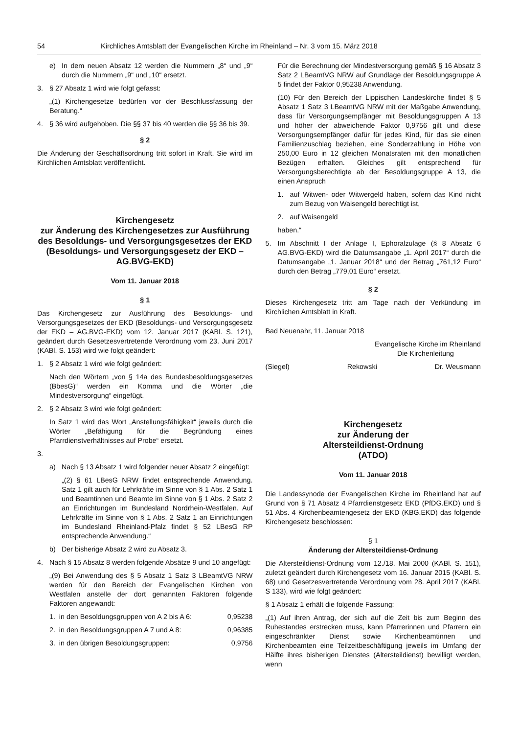54 Kirchliches Amtsblatt der Evangelischen Kirche im Rheinland – Nr. 3 vom 15. März 2018
e) In dem neuen Absatz 12 werden die Nummern „8“ und „9“ durch die Nummern „9“ und „10“ ersetzt.
3. § 27 Absatz 1 wird wie folgt gefasst:
„(1) Kirchengesetze bedürfen vor der Beschlussfassung der Beratung.“
4. § 36 wird aufgehoben. Die §§ 37 bis 40 werden die §§ 36 bis 39.
§ 2
Die Änderung der Geschäftsordnung tritt sofort in Kraft. Sie wird im Kirchlichen Amtsblatt veröffentlicht.
Kirchengesetz
zur Änderung des Kirchengesetzes zur Ausführung des Besoldungs- und Versorgungsgesetzes der EKD (Besoldungs- und Versorgungsgesetz der EKD – AG.BVG-EKD)
Vom 11. Januar 2018
§ 1
Das Kirchengesetz zur Ausführung des Besoldungs- und Versorgungsgesetzes der EKD (Besoldungs- und Versorgungsgesetz der EKD – AG.BVG-EKD) vom 12. Januar 2017 (KABl. S. 121), geändert durch Gesetzesvertretende Verordnung vom 23. Juni 2017 (KABl. S. 153) wird wie folgt geändert:
1. § 2 Absatz 1 wird wie folgt geändert:
Nach den Wörtern „von § 14a des Bundesbesoldungsgesetzes (BbesG)“ werden ein Komma und die Wörter „die Mindestversorgung“ eingefügt.
2. § 2 Absatz 3 wird wie folgt geändert:
In Satz 1 wird das Wort „Anstellungsfähigkeit“ jeweils durch die Wörter „Befähigung für die Begründung eines Pfarrdienstverhältnisses auf Probe“ ersetzt.
3.
a) Nach § 13 Absatz 1 wird folgender neuer Absatz 2 eingefügt:
„(2) § 61 LBesG NRW findet entsprechende Anwendung. Satz 1 gilt auch für Lehrkräfte im Sinne von § 1 Abs. 2 Satz 1 und Beamtinnen und Beamte im Sinne von § 1 Abs. 2 Satz 2 an Einrichtungen im Bundesland Nordrhein-Westfalen. Auf Lehrkräfte im Sinne von § 1 Abs. 2 Satz 1 an Einrichtungen im Bundesland Rheinland-Pfalz findet § 52 LBesG RP entsprechende Anwendung.“
b) Der bisherige Absatz 2 wird zu Absatz 3.
4. Nach § 15 Absatz 8 werden folgende Absätze 9 und 10 angefügt:
„(9) Bei Anwendung des § 5 Absatz 1 Satz 3 LBeamtVG NRW werden für den Bereich der Evangelischen Kirchen von Westfalen anstelle der dort genannten Faktoren folgende Faktoren angewandt:
1. in den Besoldungsgruppen von A 2 bis A 6: 0,95238
2. in den Besoldungsgruppen A 7 und A 8: 0,96385
3. in den übrigen Besoldungsgruppen: 0,9756
Für die Berechnung der Mindestversorgung gemäß § 16 Absatz 3 Satz 2 LBeamtVG NRW auf Grundlage der Besoldungsgruppe A 5 findet der Faktor 0,95238 Anwendung.
(10) Für den Bereich der Lippischen Landeskirche findet § 5 Absatz 1 Satz 3 LBeamtVG NRW mit der Maßgabe Anwendung, dass für Versorgungsempfänger mit Besoldungsgruppen A 13 und höher der abweichende Faktor 0,9756 gilt und diese Versorgungsempfänger dafür für jedes Kind, für das sie einen Familienzuschlag beziehen, eine Sonderzahlung in Höhe von 250,00 Euro in 12 gleichen Monatsraten mit den monatlichen Bezügen erhalten. Gleiches gilt entsprechend für Versorgungsberechtigte ab der Besoldungsgruppe A 13, die einen Anspruch
1. auf Witwen- oder Witwergeld haben, sofern das Kind nicht zum Bezug von Waisengeld berechtigt ist,
2. auf Waisengeld
haben.“
5. Im Abschnitt I der Anlage I, Ephoralzulage (§ 8 Absatz 6 AG.BVG-EKD) wird die Datumsangabe „1. April 2017“ durch die Datumsangabe „1. Januar 2018“ und der Betrag „761,12 Euro“ durch den Betrag „779,01 Euro“ ersetzt.
§ 2
Dieses Kirchengesetz tritt am Tage nach der Verkündung im Kirchlichen Amtsblatt in Kraft.
Bad Neuenahr, 11. Januar 2018
Evangelische Kirche im Rheinland
Die Kirchenleitung
(Siegel) Rekowski Dr. Weusmann
Kirchengesetz
zur Änderung der
Altersteildienst-Ordnung
(ATDO)
Vom 11. Januar 2018
Die Landessynode der Evangelischen Kirche im Rheinland hat auf Grund von § 71 Absatz 4 Pfarrdienstgesetz EKD (PfDG.EKD) und § 51 Abs. 4 Kirchenbeamtengesetz der EKD (KBG.EKD) das folgende Kirchengesetz beschlossen:
§ 1
Änderung der Altersteildienst-Ordnung
Die Altersteildienst-Ordnung vom 12./18. Mai 2000 (KABl. S. 151), zuletzt geändert durch Kirchengesetz vom 16. Januar 2015 (KABl. S. 68) und Gesetzesvertretende Verordnung vom 28. April 2017 (KABl. S 133), wird wie folgt geändert:
§ 1 Absatz 1 erhält die folgende Fassung:
„(1) Auf ihren Antrag, der sich auf die Zeit bis zum Beginn des Ruhestandes erstrecken muss, kann Pfarrerinnen und Pfarrern ein eingeschränkter Dienst sowie Kirchenbeamtinnen und Kirchenbeamten eine Teilzeitbeschäftigung jeweils im Umfang der Hälfte ihres bisherigen Dienstes (Altersteildienst) bewilligt werden, wenn